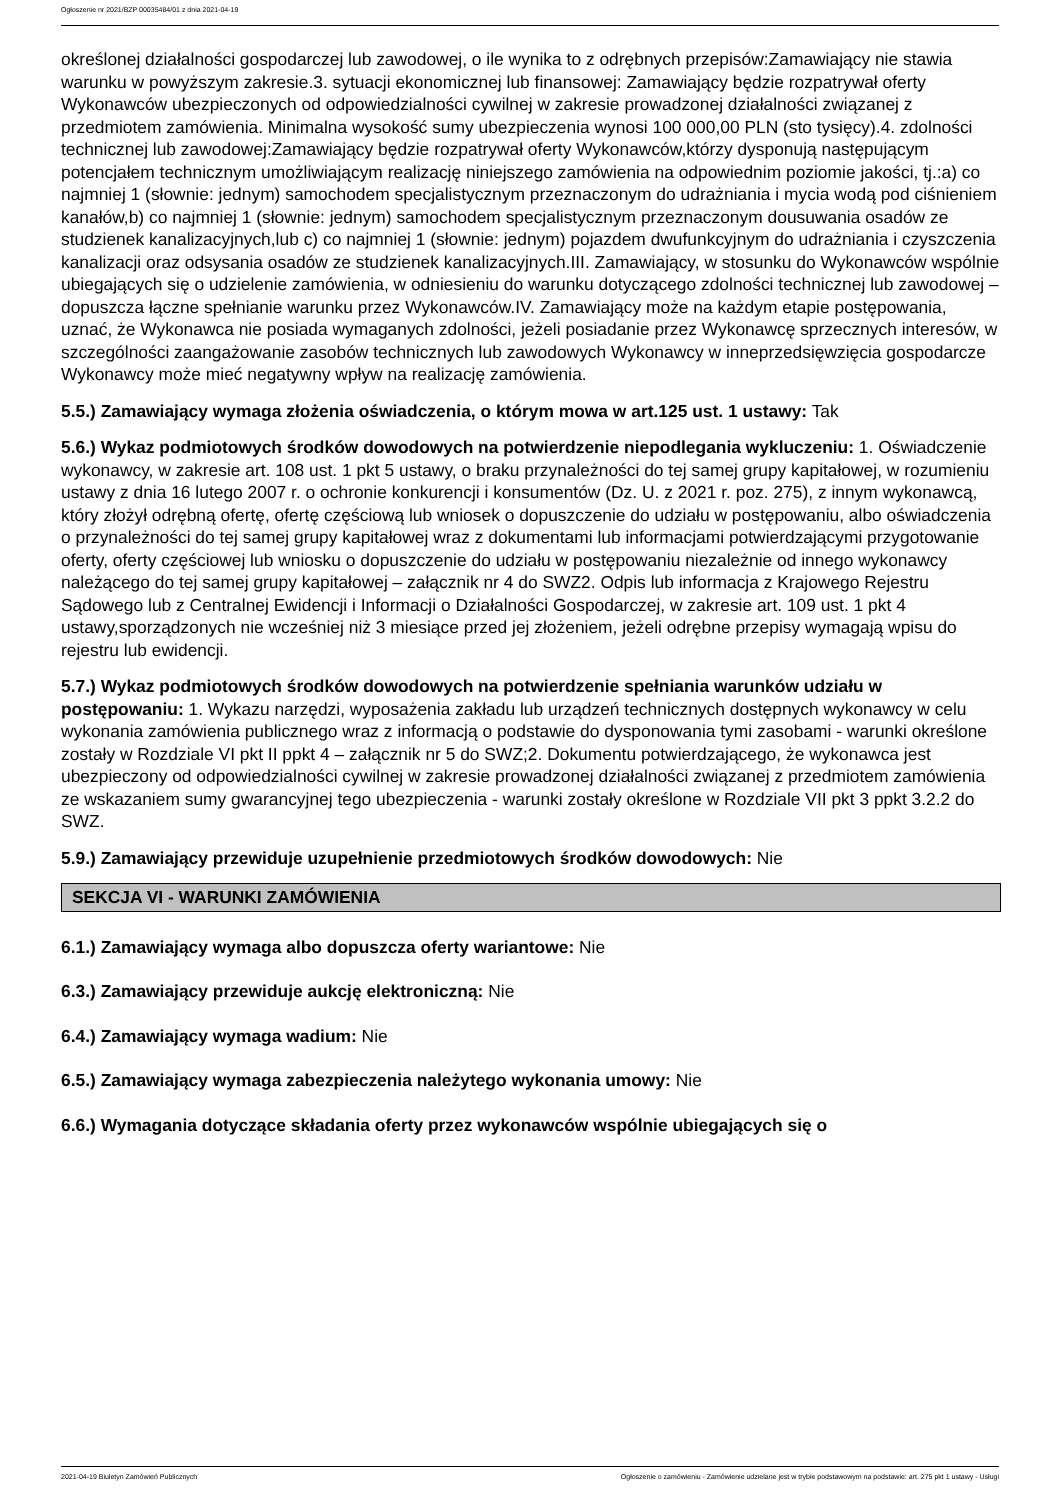Ogłoszenie nr 2021/BZP 00035484/01 z dnia 2021-04-19
określonej działalności gospodarczej lub zawodowej, o ile wynika to z odrębnych przepisów:Zamawiający nie stawia warunku w powyższym zakresie.3. sytuacji ekonomicznej lub finansowej: Zamawiający będzie rozpatrywał oferty Wykonawców ubezpieczonych od odpowiedzialności cywilnej w zakresie prowadzonej działalności związanej z przedmiotem zamówienia. Minimalna wysokość sumy ubezpieczenia wynosi 100 000,00 PLN (sto tysięcy).4. zdolności technicznej lub zawodowej:Zamawiający będzie rozpatrywał oferty Wykonawców,którzy dysponują następującym potencjałem technicznym umożliwiającym realizację niniejszego zamówienia na odpowiednim poziomie jakości, tj.:a) co najmniej 1 (słownie: jednym) samochodem specjalistycznym przeznaczonym do udrażniania i mycia wodą pod ciśnieniem kanałów,b) co najmniej 1 (słownie: jednym) samochodem specjalistycznym przeznaczonym dousuwania osadów ze studzienek kanalizacyjnych,lub c) co najmniej 1 (słownie: jednym) pojazdem dwufunkcyjnym do udrażniania i czyszczenia kanalizacji oraz odsysania osadów ze studzienek kanalizacyjnych.III. Zamawiający, w stosunku do Wykonawców wspólnie ubiegających się o udzielenie zamówienia, w odniesieniu do warunku dotyczącego zdolności technicznej lub zawodowej – dopuszcza łączne spełnianie warunku przez Wykonawców.IV. Zamawiający może na każdym etapie postępowania, uznać, że Wykonawca nie posiada wymaganych zdolności, jeżeli posiadanie przez Wykonawcę sprzecznych interesów, w szczególności zaangażowanie zasobów technicznych lub zawodowych Wykonawcy w inneprzedsięwzięcia gospodarcze Wykonawcy może mieć negatywny wpływ na realizację zamówienia.
5.5.) Zamawiający wymaga złożenia oświadczenia, o którym mowa w art.125 ust. 1 ustawy: Tak
5.6.) Wykaz podmiotowych środków dowodowych na potwierdzenie niepodlegania wykluczeniu: 1. Oświadczenie wykonawcy, w zakresie art. 108 ust. 1 pkt 5 ustawy, o braku przynależności do tej samej grupy kapitałowej, w rozumieniu ustawy z dnia 16 lutego 2007 r. o ochronie konkurencji i konsumentów (Dz. U. z 2021 r. poz. 275), z innym wykonawcą, który złożył odrębną ofertę, ofertę częściową lub wniosek o dopuszczenie do udziału w postępowaniu, albo oświadczenia o przynależności do tej samej grupy kapitałowej wraz z dokumentami lub informacjami potwierdzającymi przygotowanie oferty, oferty częściowej lub wniosku o dopuszczenie do udziału w postępowaniu niezależnie od innego wykonawcy należącego do tej samej grupy kapitałowej – załącznik nr 4 do SWZ2. Odpis lub informacja z Krajowego Rejestru Sądowego lub z Centralnej Ewidencji i Informacji o Działalności Gospodarczej, w zakresie art. 109 ust. 1 pkt 4 ustawy,sporządzonych nie wcześniej niż 3 miesiące przed jej złożeniem, jeżeli odrębne przepisy wymagają wpisu do rejestru lub ewidencji.
5.7.) Wykaz podmiotowych środków dowodowych na potwierdzenie spełniania warunków udziału w postępowaniu: 1. Wykazu narzędzi, wyposażenia zakładu lub urządzeń technicznych dostępnych wykonawcy w celu wykonania zamówienia publicznego wraz z informacją o podstawie do dysponowania tymi zasobami - warunki określone zostały w Rozdziale VI pkt II ppkt 4 – załącznik nr 5 do SWZ;2. Dokumentu potwierdzającego, że wykonawca jest ubezpieczony od odpowiedzialności cywilnej w zakresie prowadzonej działalności związanej z przedmiotem zamówienia ze wskazaniem sumy gwarancyjnej tego ubezpieczenia - warunki zostały określone w Rozdziale VII pkt 3 ppkt 3.2.2 do SWZ.
5.9.) Zamawiający przewiduje uzupełnienie przedmiotowych środków dowodowych: Nie
SEKCJA VI - WARUNKI ZAMÓWIENIA
6.1.) Zamawiający wymaga albo dopuszcza oferty wariantowe: Nie
6.3.) Zamawiający przewiduje aukcję elektroniczną: Nie
6.4.) Zamawiający wymaga wadium: Nie
6.5.) Zamawiający wymaga zabezpieczenia należytego wykonania umowy: Nie
6.6.) Wymagania dotyczące składania oferty przez wykonawców wspólnie ubiegających się o
2021-04-19 Biuletyn Zamówień Publicznych Ogłoszenie o zamówieniu - Zamówienie udzielane jest w trybie podstawowym na podstawie: art. 275 pkt 1 ustawy - Usługi